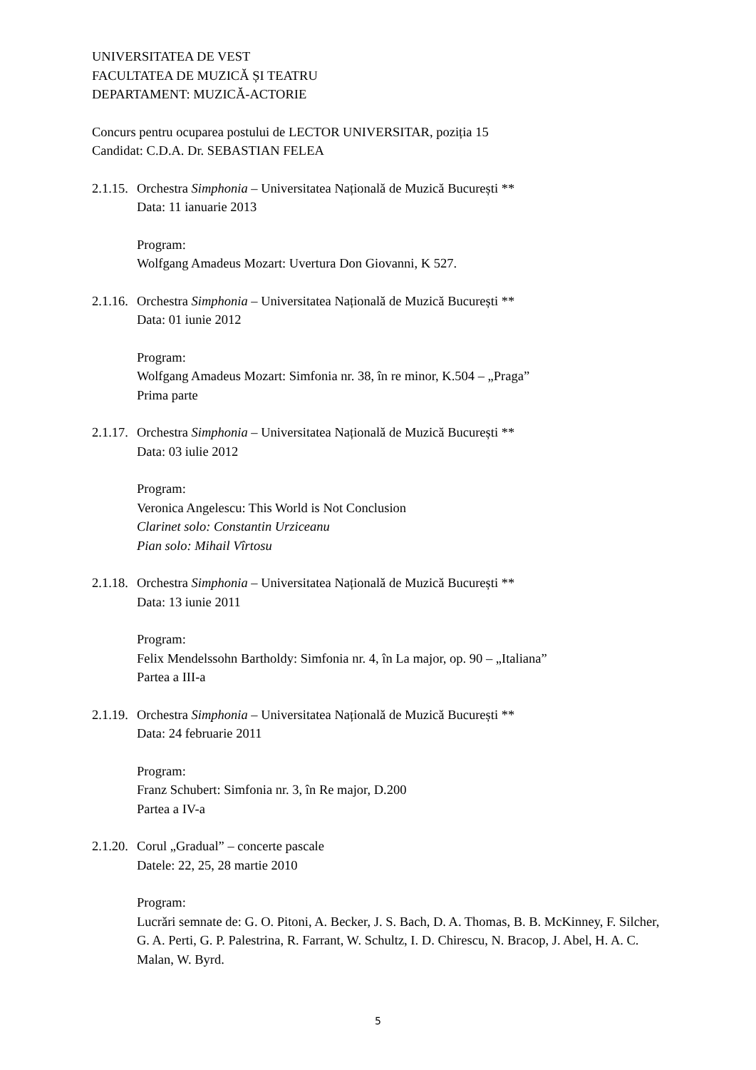UNIVERSITATEA DE VEST
FACULTATEA DE MUZICĂ ȘI TEATRU
DEPARTAMENT: MUZICĂ-ACTORIE
Concurs pentru ocuparea postului de LECTOR UNIVERSITAR, poziția 15
Candidat: C.D.A. Dr. SEBASTIAN FELEA
2.1.15. Orchestra Simphonia – Universitatea Națională de Muzică București **
Data: 11 ianuarie 2013
Program:
Wolfgang Amadeus Mozart: Uvertura Don Giovanni, K 527.
2.1.16. Orchestra Simphonia – Universitatea Națională de Muzică București **
Data: 01 iunie 2012
Program:
Wolfgang Amadeus Mozart: Simfonia nr. 38, în re minor, K.504 – „Praga”
Prima parte
2.1.17. Orchestra Simphonia – Universitatea Națională de Muzică București **
Data: 03 iulie 2012
Program:
Veronica Angelescu: This World is Not Conclusion
Clarinet solo: Constantin Urziceanu
Pian solo: Mihail Vîrtosu
2.1.18. Orchestra Simphonia – Universitatea Națională de Muzică București **
Data: 13 iunie 2011
Program:
Felix Mendelssohn Bartholdy: Simfonia nr. 4, în La major, op. 90 – „Italiana”
Partea a III-a
2.1.19. Orchestra Simphonia – Universitatea Națională de Muzică București **
Data: 24 februarie 2011
Program:
Franz Schubert: Simfonia nr. 3, în Re major, D.200
Partea a IV-a
2.1.20. Corul „Gradual” – concerte pascale
Datele: 22, 25, 28 martie 2010
Program:
Lucrări semnate de: G. O. Pitoni, A. Becker, J. S. Bach, D. A. Thomas, B. B. McKinney, F. Silcher, G. A. Perti, G. P. Palestrina, R. Farrant, W. Schultz, I. D. Chirescu, N. Bracop, J. Abel, H. A. C. Malan, W. Byrd.
5